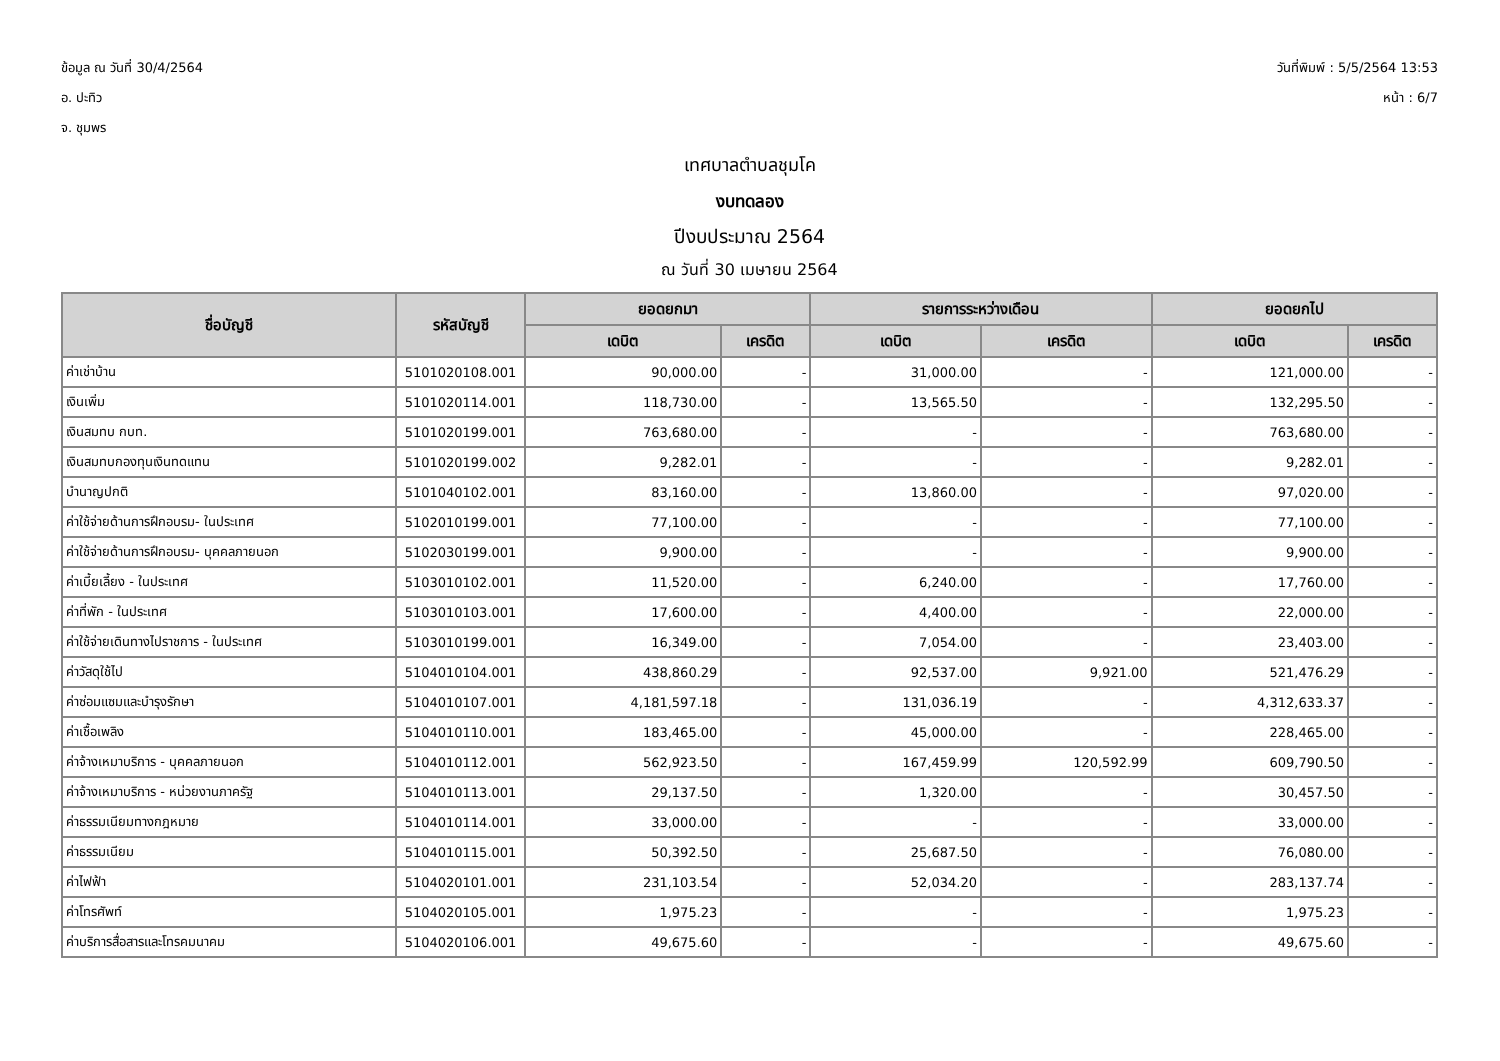ข้อมูล ณ วันที่ 30/4/2564
อ. ปะทิว
จ. ชุมพร
วันที่พิมพ์ : 5/5/2564 13:53
หน้า : 6/7
เทศบาลตำบลชุมโค
งบทดลอง
ปีงบประมาณ 2564
ณ วันที่ 30 เมษายน 2564
| ชื่อบัญชี | รหัสบัญชี | ยอดยกมา | | รายการระหว่างเดือน | | ยอดยกไป | |
| --- | --- | --- | --- | --- | --- | --- | --- |
| | | เดบิต | เครดิต | เดบิต | เครดิต | เดบิต | เครดิต |
| ค่าเช่าบ้าน | 5101020108.001 | 90,000.00 | - | 31,000.00 | - | 121,000.00 | - |
| เงินเพิ่ม | 5101020114.001 | 118,730.00 | - | 13,565.50 | - | 132,295.50 | - |
| เงินสมทบ กบท. | 5101020199.001 | 763,680.00 | - | - | - | 763,680.00 | - |
| เงินสมทบกองทุนเงินทดแทน | 5101020199.002 | 9,282.01 | - | - | - | 9,282.01 | - |
| บำนาญปกติ | 5101040102.001 | 83,160.00 | - | 13,860.00 | - | 97,020.00 | - |
| ค่าใช้จ่ายด้านการฝึกอบรม- ในประเทศ | 5102010199.001 | 77,100.00 | - | - | - | 77,100.00 | - |
| ค่าใช้จ่ายด้านการฝึกอบรม- บุคคลภายนอก | 5102030199.001 | 9,900.00 | - | - | - | 9,900.00 | - |
| ค่าเบี้ยเลี้ยง - ในประเทศ | 5103010102.001 | 11,520.00 | - | 6,240.00 | - | 17,760.00 | - |
| ค่าที่พัก - ในประเทศ | 5103010103.001 | 17,600.00 | - | 4,400.00 | - | 22,000.00 | - |
| ค่าใช้จ่ายเดินทางไปราชการ - ในประเทศ | 5103010199.001 | 16,349.00 | - | 7,054.00 | - | 23,403.00 | - |
| ค่าวัสดุใช้ไป | 5104010104.001 | 438,860.29 | - | 92,537.00 | 9,921.00 | 521,476.29 | - |
| ค่าซ่อมแซมและบำรุงรักษา | 5104010107.001 | 4,181,597.18 | - | 131,036.19 | - | 4,312,633.37 | - |
| ค่าเชื้อเพลิง | 5104010110.001 | 183,465.00 | - | 45,000.00 | - | 228,465.00 | - |
| ค่าจ้างเหมาบริการ - บุคคลภายนอก | 5104010112.001 | 562,923.50 | - | 167,459.99 | 120,592.99 | 609,790.50 | - |
| ค่าจ้างเหมาบริการ - หน่วยงานภาครัฐ | 5104010113.001 | 29,137.50 | - | 1,320.00 | - | 30,457.50 | - |
| ค่าธรรมเนียมทางกฎหมาย | 5104010114.001 | 33,000.00 | - | - | - | 33,000.00 | - |
| ค่าธรรมเนียม | 5104010115.001 | 50,392.50 | - | 25,687.50 | - | 76,080.00 | - |
| ค่าไฟฟ้า | 5104020101.001 | 231,103.54 | - | 52,034.20 | - | 283,137.74 | - |
| ค่าโทรศัพท์ | 5104020105.001 | 1,975.23 | - | - | - | 1,975.23 | - |
| ค่าบริการสื่อสารและโทรคมนาคม | 5104020106.001 | 49,675.60 | - | - | - | 49,675.60 | - |